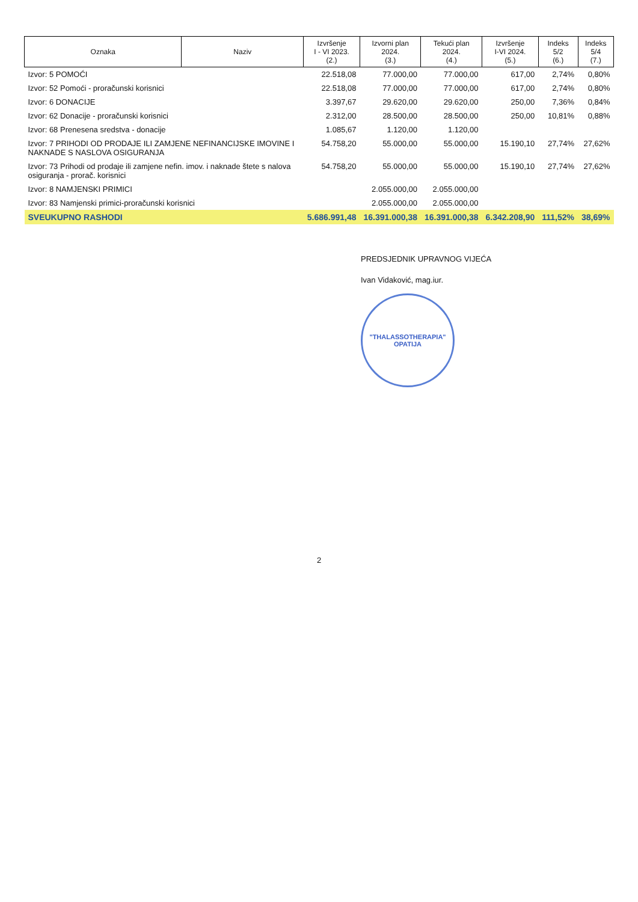| Oznaka | Naziv | Izvršenje I - VI 2023. (2.) | Izvorni plan 2024. (3.) | Tekući plan 2024. (4.) | Izvršenje I-VI 2024. (5.) | Indeks 5/2 (6.) | Indeks 5/4 (7.) |
| --- | --- | --- | --- | --- | --- | --- | --- |
| Izvor: 5 POMOĆI | | 22.518,08 | 77.000,00 | 77.000,00 | 617,00 | 2,74% | 0,80% |
| Izvor: 52 Pomoći - proračunski korisnici | | 22.518,08 | 77.000,00 | 77.000,00 | 617,00 | 2,74% | 0,80% |
| Izvor: 6 DONACIJE | | 3.397,67 | 29.620,00 | 29.620,00 | 250,00 | 7,36% | 0,84% |
| Izvor: 62 Donacije - proračunski korisnici | | 2.312,00 | 28.500,00 | 28.500,00 | 250,00 | 10,81% | 0,88% |
| Izvor: 68 Prenesena sredstva - donacije | | 1.085,67 | 1.120,00 | 1.120,00 | | | |
| Izvor: 7 PRIHODI OD PRODAJE ILI ZAMJENE NEFINANCIJSKE IMOVINE I NAKNADE S NASLOVA OSIGURANJA | | 54.758,20 | 55.000,00 | 55.000,00 | 15.190,10 | 27,74% | 27,62% |
| Izvor: 73 Prihodi od prodaje ili zamjene nefin. imov. i naknade štete s nalova osiguranja - prorač. korisnici | | 54.758,20 | 55.000,00 | 55.000,00 | 15.190,10 | 27,74% | 27,62% |
| Izvor: 8 NAMJENSKI PRIMICI | | | 2.055.000,00 | 2.055.000,00 | | | |
| Izvor: 83 Namjenski primici-proračunski korisnici | | | 2.055.000,00 | 2.055.000,00 | | | |
| SVEUKUPNO RASHODI | | 5.686.991,48 | 16.391.000,38 | 16.391.000,38 | 6.342.208,90 | 111,52% | 38,69% |
PREDSJEDNIK UPRAVNOG VIJEĆA
Ivan Vidaković, mag.iur.
"THALASSOTHERAPIA"
OPATIJA
2